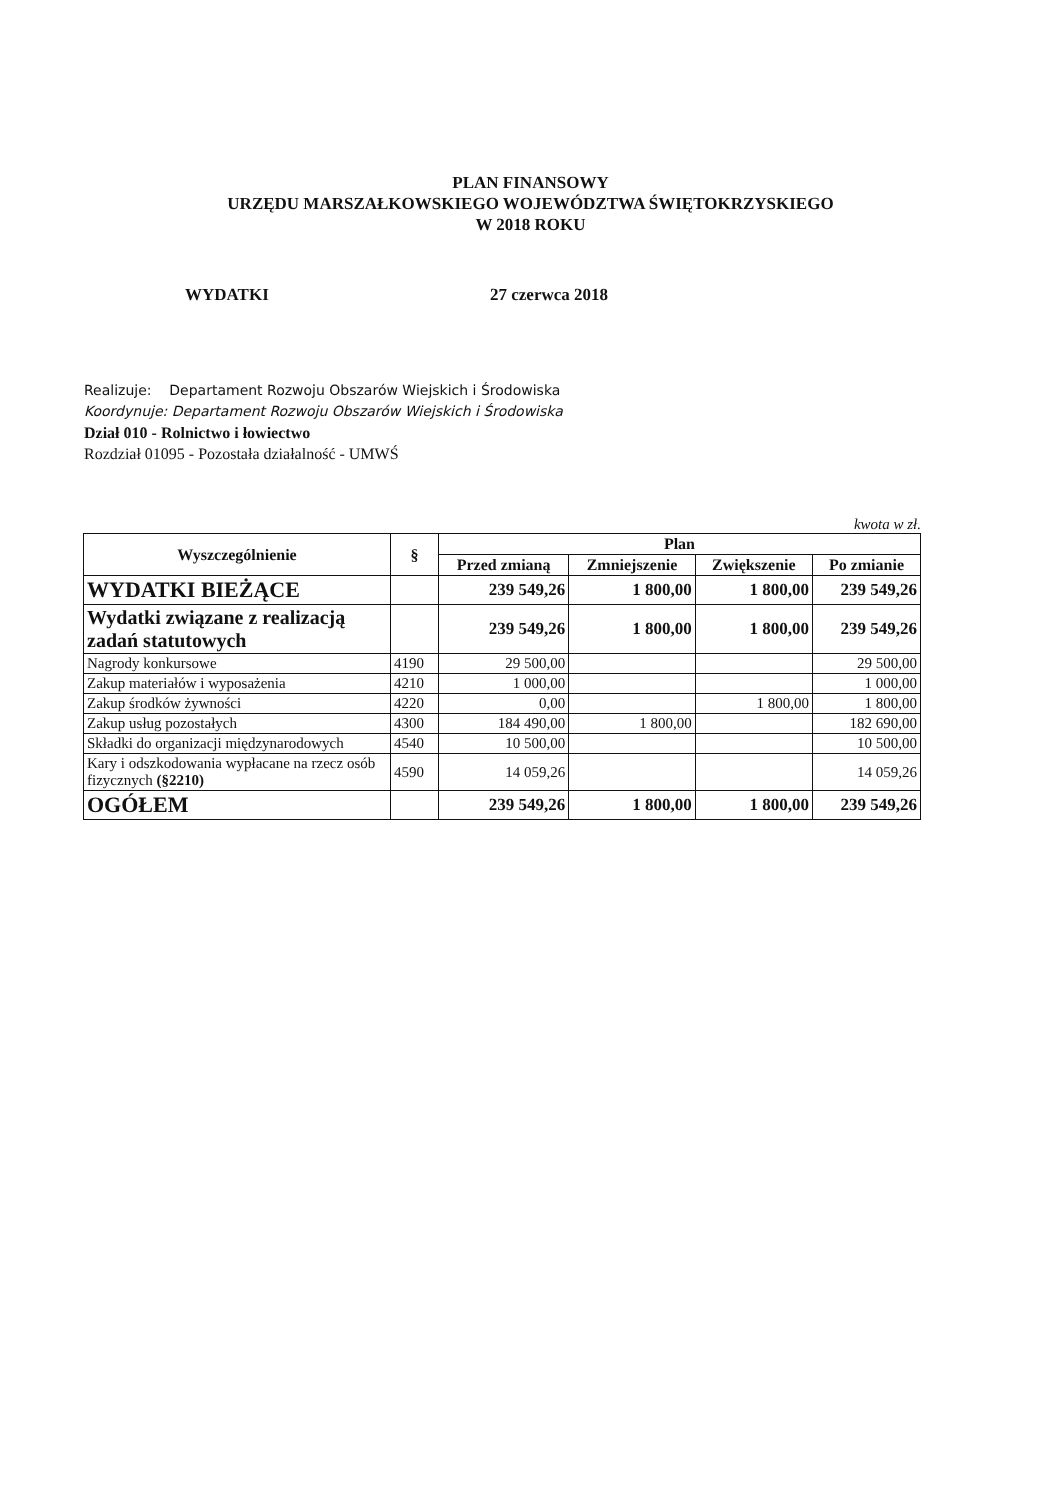PLAN FINANSOWY
URZĘDU MARSZAŁKOWSKIEGO WOJEWÓDZTWA ŚWIĘTOKRZYSKIEGO
W 2018 ROKU
WYDATKI 27 czerwca 2018
Realizuje: Departament Rozwoju Obszarów Wiejskich i Środowiska
Koordynuje: Departament Rozwoju Obszarów Wiejskich i Środowiska
Dział 010 - Rolnictwo i łowiectwo
Rozdział 01095 - Pozostała działalność - UMWŚ
kwota w zł.
| Wyszczególnienie | § | Plan | | | |
| --- | --- | --- | --- | --- | --- |
| | | Przed zmianą | Zmniejszenie | Zwiększenie | Po zmianie |
| WYDATKI BIEŻĄCE | | 239 549,26 | 1 800,00 | 1 800,00 | 239 549,26 |
| Wydatki związane z realizacją zadań statutowych | | 239 549,26 | 1 800,00 | 1 800,00 | 239 549,26 |
| Nagrody konkursowe | 4190 | 29 500,00 | | | 29 500,00 |
| Zakup materiałów i wyposażenia | 4210 | 1 000,00 | | | 1 000,00 |
| Zakup środków żywności | 4220 | 0,00 | | 1 800,00 | 1 800,00 |
| Zakup usług pozostałych | 4300 | 184 490,00 | 1 800,00 | | 182 690,00 |
| Składki do organizacji międzynarodowych | 4540 | 10 500,00 | | | 10 500,00 |
| Kary i odszkodowania wypłacane na rzecz osób fizycznych (§2210) | 4590 | 14 059,26 | | | 14 059,26 |
| OGÓŁEM | | 239 549,26 | 1 800,00 | 1 800,00 | 239 549,26 |